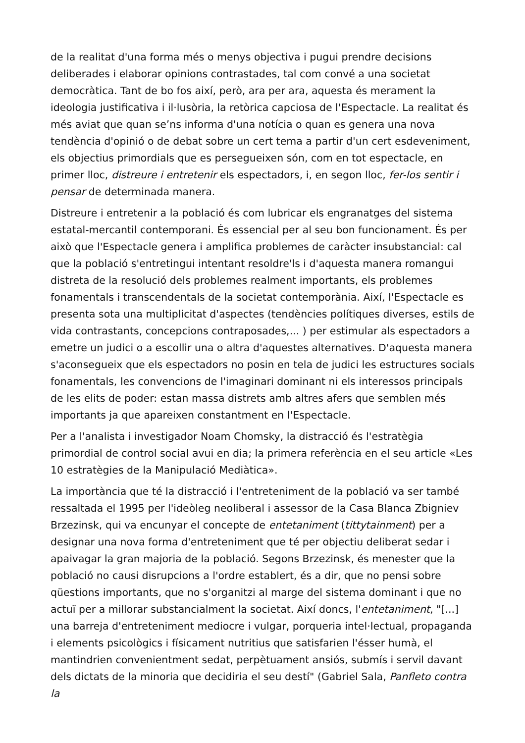de la realitat d'una forma més o menys objectiva i pugui prendre decisions deliberades i elaborar opinions contrastades, tal com convé a una societat democràtica. Tant de bo fos així, però, ara per ara, aquesta és merament la ideologia justificativa i il·lusòria, la retòrica capciosa de l'Espectacle. La realitat és més aviat que quan se’ns informa d'una notícia o quan es genera una nova tendència d'opinió o de debat sobre un cert tema a partir d'un cert esdeveniment, els objectius primordials que es persegueixen són, com en tot espectacle, en primer lloc, distreure i entretenir els espectadors, i, en segon lloc, fer-los sentir i pensar de determinada manera.
Distreure i entretenir a la població és com lubricar els engranatges del sistema estatal-mercantil contemporani. És essencial per al seu bon funcionament. És per això que l'Espectacle genera i amplifica problemes de caràcter insubstancial: cal que la població s'entretingui intentant resoldre'ls i d'aquesta manera romangui distreta de la resolució dels problemes realment importants, els problemes fonamentals i transcendentals de la societat contemporània. Així, l'Espectacle es presenta sota una multiplicitat d'aspectes (tendències polítiques diverses, estils de vida contrastants, concepcions contraposades,... ) per estimular als espectadors a emetre un judici o a escollir una o altra d'aquestes alternatives. D'aquesta manera s'aconsegueix que els espectadors no posin en tela de judici les estructures socials fonamentals, les convencions de l'imaginari dominant ni els interessos principals de les elits de poder: estan massa distrets amb altres afers que semblen més importants ja que apareixen constantment en l'Espectacle.
Per a l'analista i investigador Noam Chomsky, la distracció és l'estratègia primordial de control social avui en dia; la primera referència en el seu article «Les 10 estratègies de la Manipulació Mediàtica».
La importància que té la distracció i l'entreteniment de la població va ser també ressaltada el 1995 per l'ideòleg neoliberal i assessor de la Casa Blanca Zbigniev Brzezinsk, qui va encunyar el concepte de entetaniment (tittytainment) per a designar una nova forma d'entreteniment que té per objectiu deliberat sedar i apaivagar la gran majoria de la població. Segons Brzezinsk, és menester que la població no causi disrupcions a l'ordre establert, és a dir, que no pensi sobre qüestions importants, que no s'organitzi al marge del sistema dominant i que no actuï per a millorar substancialment la societat. Així doncs, l'entetaniment, "[...] una barreja d'entreteniment mediocre i vulgar, porqueria intel·lectual, propaganda i elements psicològics i físicament nutritius que satisfarien l'ésser humà, el mantindrien convenientment sedat, perpètuament ansiós, submís i servil davant dels dictats de la minoria que decidiria el seu destí" (Gabriel Sala, Panfleto contra la